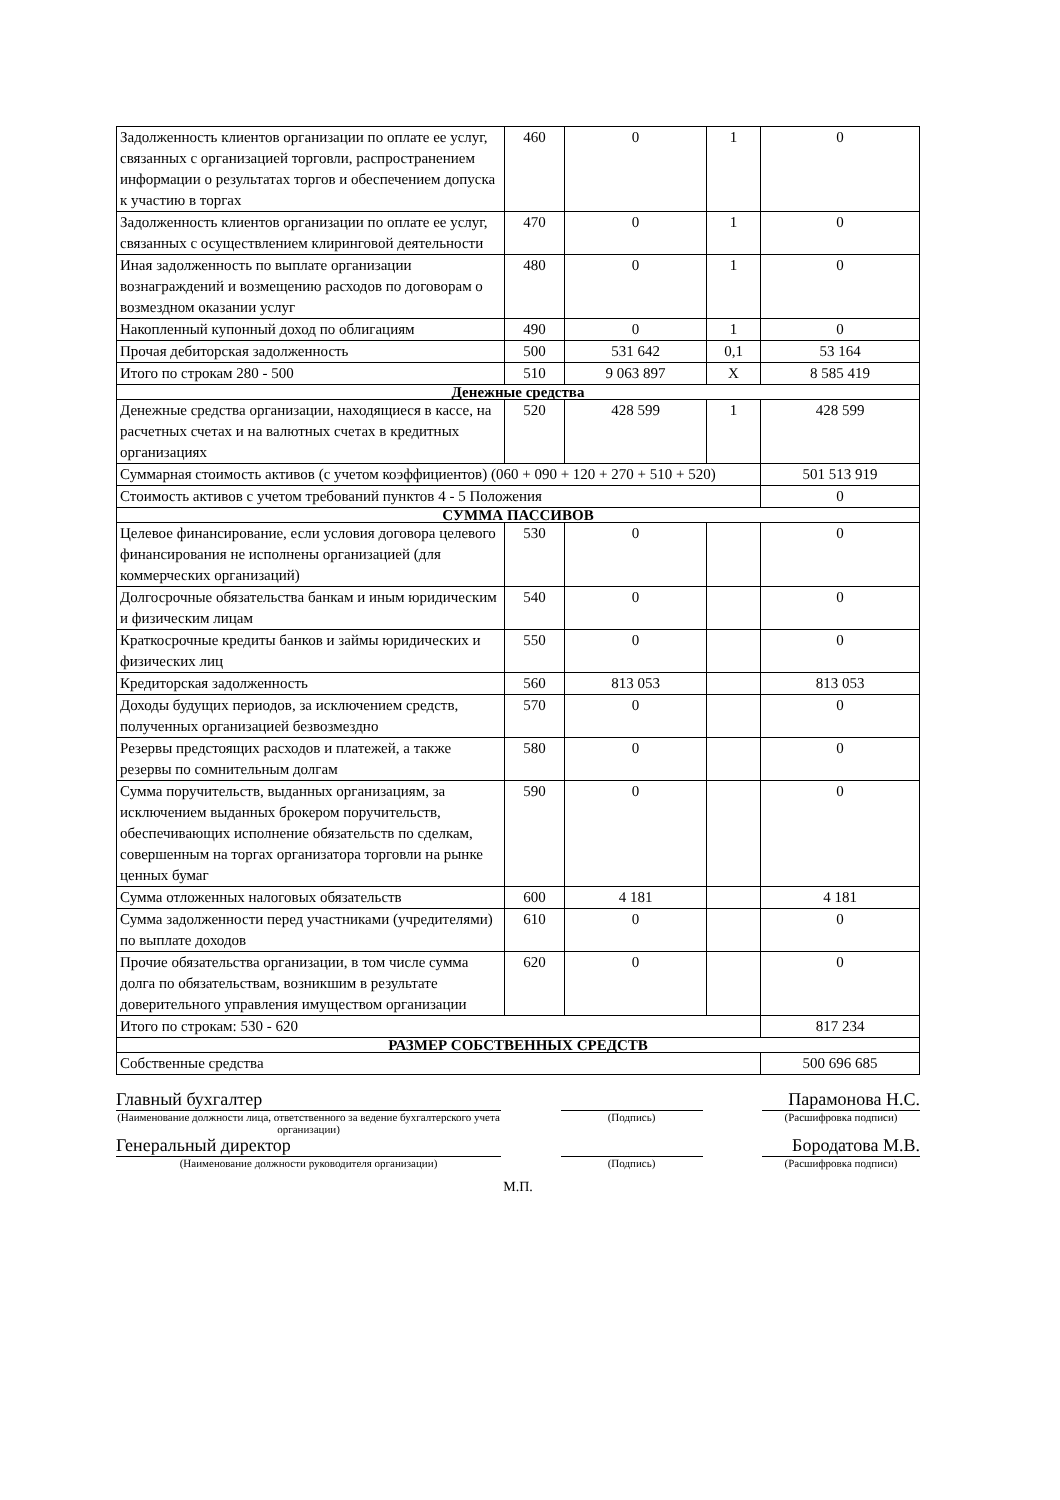| Задолженность клиентов организации по оплате ее услуг, связанных с организацией торговли, распространением информации о результатах торгов и обеспечением допуска к участию в торгах | 460 | 0 | 1 | 0 |
| Задолженность клиентов организации по оплате ее услуг, связанных с осуществлением клиринговой деятельности | 470 | 0 | 1 | 0 |
| Иная задолженность по выплате организации вознаграждений и возмещению расходов по договорам о возмездном оказании услуг | 480 | 0 | 1 | 0 |
| Накопленный купонный доход по облигациям | 490 | 0 | 1 | 0 |
| Прочая дебиторская задолженность | 500 | 531 642 | 0,1 | 53 164 |
| Итого по строкам 280 - 500 | 510 | 9 063 897 | X | 8 585 419 |
| Денежные средства | | | | |
| Денежные средства организации, находящиеся в кассе, на расчетных счетах и на валютных счетах в кредитных организациях | 520 | 428 599 | 1 | 428 599 |
| Суммарная стоимость активов (с учетом коэффициентов) (060 + 090 + 120 + 270 + 510 + 520) | | | | 501 513 919 |
| Стоимость активов с учетом требований пунктов 4 - 5 Положения | | | | 0 |
| СУММА ПАССИВОВ | | | | |
| Целевое финансирование, если условия договора целевого финансирования не исполнены организацией (для коммерческих организаций) | 530 | 0 | | 0 |
| Долгосрочные обязательства банкам и иным юридическим и физическим лицам | 540 | 0 | | 0 |
| Краткосрочные кредиты банков и займы юридических и физических лиц | 550 | 0 | | 0 |
| Кредиторская задолженность | 560 | 813 053 | | 813 053 |
| Доходы будущих периодов, за исключением средств, полученных организацией безвозмездно | 570 | 0 | | 0 |
| Резервы предстоящих расходов и платежей, а также резервы по сомнительным долгам | 580 | 0 | | 0 |
| Сумма поручительств, выданных организациям, за исключением выданных брокером поручительств, обеспечивающих исполнение обязательств по сделкам, совершенным на торгах организатора торговли на рынке ценных бумаг | 590 | 0 | | 0 |
| Сумма отложенных налоговых обязательств | 600 | 4 181 | | 4 181 |
| Сумма задолженности перед участниками (учредителями) по выплате доходов | 610 | 0 | | 0 |
| Прочие обязательства организации, в том числе сумма долга по обязательствам, возникшим в результате доверительного управления имуществом организации | 620 | 0 | | 0 |
| Итого по строкам: 530 - 620 | | | | 817 234 |
| РАЗМЕР СОБСТВЕННЫХ СРЕДСТВ | | | | |
| Собственные средства | | | | 500 696 685 |
Главный бухгалтер
Парамонова Н.С.
(Наименование должности лица, ответственного за ведение бухгалтерского учета организации)
(Подпись) (Расшифровка подписи)
Генеральный директор
Бородатова М.В.
(Наименование должности руководителя организации) (Подпись) (Расшифровка подписи)
М.П.